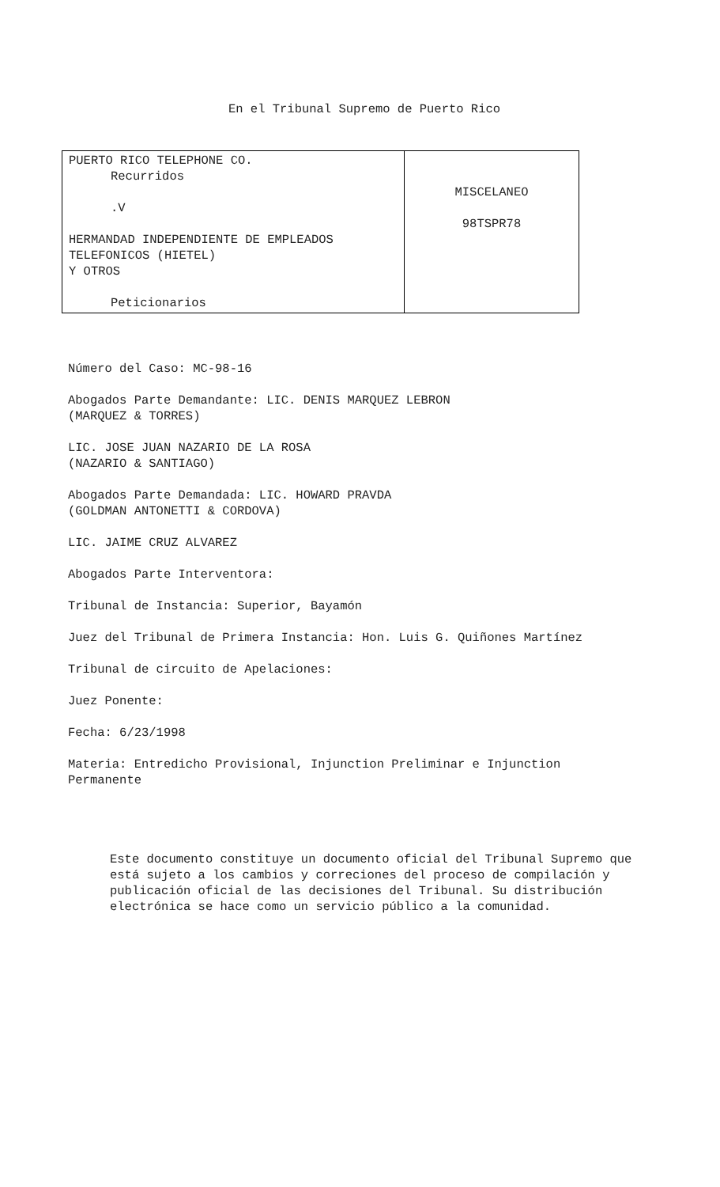En el Tribunal Supremo de Puerto Rico
| PUERTO RICO TELEPHONE CO. Recurridos .V HERMANDAD INDEPENDIENTE DE EMPLEADOS TELEFONICOS (HIETEL) Y OTROS Peticionarios | MISCELANEO 98TSPR78 |
Número del Caso: MC-98-16
Abogados Parte Demandante: LIC. DENIS MARQUEZ LEBRON
(MARQUEZ & TORRES)
LIC. JOSE JUAN NAZARIO DE LA ROSA
(NAZARIO & SANTIAGO)
Abogados Parte Demandada: LIC. HOWARD PRAVDA
(GOLDMAN ANTONETTI & CORDOVA)
LIC. JAIME CRUZ ALVAREZ
Abogados Parte Interventora:
Tribunal de Instancia: Superior, Bayamón
Juez del Tribunal de Primera Instancia: Hon. Luis G. Quiñones Martínez
Tribunal de circuito de Apelaciones:
Juez Ponente:
Fecha: 6/23/1998
Materia: Entredicho Provisional, Injunction Preliminar e Injunction
Permanente
Este documento constituye un documento oficial del Tribunal Supremo que está sujeto a los cambios y correciones del proceso de compilación y publicación oficial de las decisiones del Tribunal. Su distribución electrónica se hace como un servicio público a la comunidad.